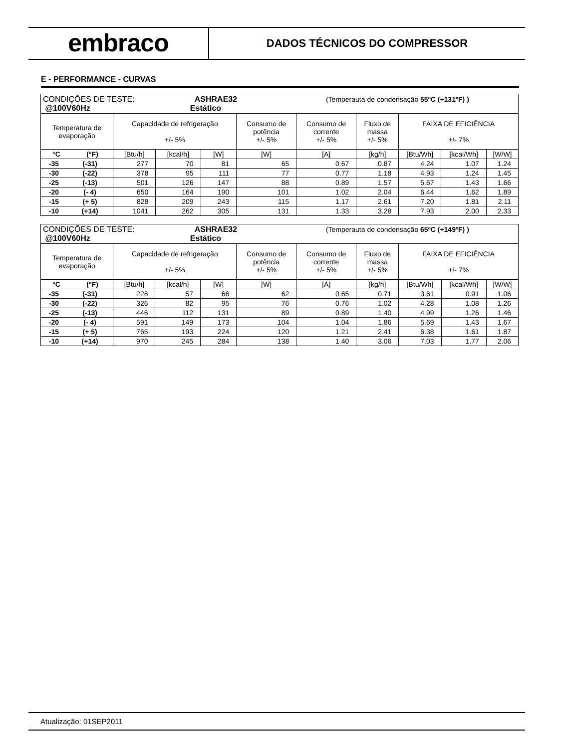embraco
DADOS TÉCNICOS DO COMPRESSOR
E - PERFORMANCE - CURVAS
| CONDIÇÕES DE TESTE: ASHRAE32 (Temperauta de condensação 55ºC (+131ºF) ) @100V60Hz Estático | | | | | | | | | | |
| Temperatura de evaporação | | Capacidade de refrigeração +/- 5% | | | Consumo de potência +/- 5% | Consumo de corrente +/- 5% | Fluxo de massa +/- 5% | FAIXA DE EFICIÊNCIA +/- 7% | | |
| °C | (°F) | [Btu/h] | [kcal/h] | [W] | [W] | [A] | [kg/h] | [Btu/Wh] | [kcal/Wh] | [W/W] |
| -35 | (-31) | 277 | 70 | 81 | 65 | 0.67 | 0.87 | 4.24 | 1.07 | 1.24 |
| -30 | (-22) | 378 | 95 | 111 | 77 | 0.77 | 1.18 | 4.93 | 1.24 | 1.45 |
| -25 | (-13) | 501 | 126 | 147 | 88 | 0.89 | 1.57 | 5.67 | 1.43 | 1.66 |
| -20 | (- 4) | 650 | 164 | 190 | 101 | 1.02 | 2.04 | 6.44 | 1.62 | 1.89 |
| -15 | (+ 5) | 828 | 209 | 243 | 115 | 1.17 | 2.61 | 7.20 | 1.81 | 2.11 |
| -10 | (+14) | 1041 | 262 | 305 | 131 | 1.33 | 3.28 | 7.93 | 2.00 | 2.33 |
| CONDIÇÕES DE TESTE: ASHRAE32 (Temperauta de condensação 65ºC (+149ºF) ) @100V60Hz Estático | | | | | | | | | | |
| Temperatura de evaporação | | Capacidade de refrigeração +/- 5% | | | Consumo de potência +/- 5% | Consumo de corrente +/- 5% | Fluxo de massa +/- 5% | FAIXA DE EFICIÊNCIA +/- 7% | | |
| °C | (°F) | [Btu/h] | [kcal/h] | [W] | [W] | [A] | [kg/h] | [Btu/Wh] | [kcal/Wh] | [W/W] |
| -35 | (-31) | 226 | 57 | 66 | 62 | 0.65 | 0.71 | 3.61 | 0.91 | 1.06 |
| -30 | (-22) | 326 | 82 | 95 | 76 | 0.76 | 1.02 | 4.28 | 1.08 | 1.26 |
| -25 | (-13) | 446 | 112 | 131 | 89 | 0.89 | 1.40 | 4.99 | 1.26 | 1.46 |
| -20 | (- 4) | 591 | 149 | 173 | 104 | 1.04 | 1.86 | 5.69 | 1.43 | 1.67 |
| -15 | (+ 5) | 765 | 193 | 224 | 120 | 1.21 | 2.41 | 6.38 | 1.61 | 1.87 |
| -10 | (+14) | 970 | 245 | 284 | 138 | 1.40 | 3.06 | 7.03 | 1.77 | 2.06 |
Atualização: 01SEP2011